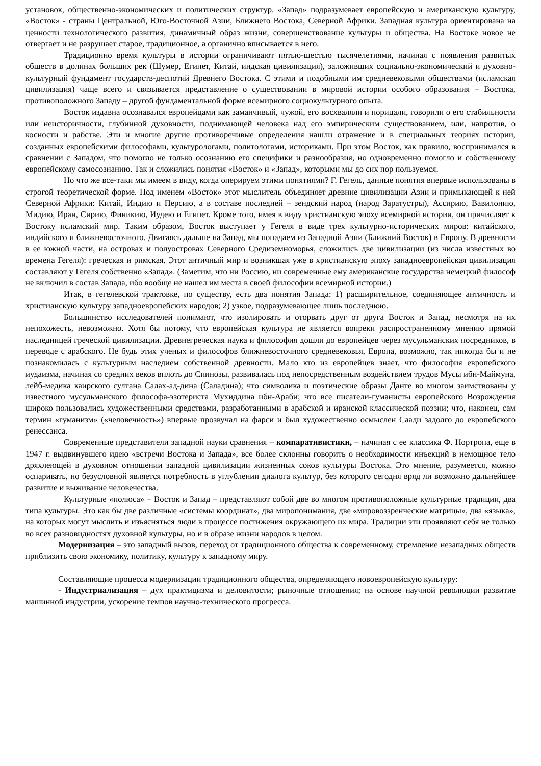установок, общественно-экономических и политических структур. «Запад» подразумевает европейскую и американскую культуру, «Восток» - страны Центральной, Юго-Восточной Азии, Ближнего Востока, Северной Африки. Западная культура ориентирована на ценности технологического развития, динамичный образ жизни, совершенствование культуры и общества. На Востоке новое не отвергает и не разрушает старое, традиционное, а органично вписывается в него.
Традиционно время культуры в истории ограничивают пятью-шестью тысячелетиями, начиная с появления развитых обществ в долинах больших рек (Шумер, Египет, Китай, индская цивилизация), заложивших социально-экономический и духовно-культурный фундамент государств-деспотий Древнего Востока. С этими и подобными им средневековыми обществами (исламская цивилизация) чаще всего и связывается представление о существовании в мировой истории особого образования – Востока, противоположного Западу – другой фундаментальной форме всемирного социокультурного опыта.
Восток издавна осознавался европейцами как заманчивый, чужой, его восхваляли и порицали, говорили о его стабильности или неисторичности, глубинной духовности, поднимающей человека над его эмпирическим существованием, или, напротив, о косности и рабстве. Эти и многие другие противоречивые определения нашли отражение и в специальных теориях истории, созданных европейскими философами, культурологами, политологами, историками. При этом Восток, как правило, воспринимался в сравнении с Западом, что помогло не только осознанию его специфики и разнообразия, но одновременно помогло и собственному европейскому самосознанию. Так и сложились понятия «Восток» и «Запад», которыми мы до сих пор пользуемся.
Но что же все-таки мы имеем в виду, когда оперируем этими понятиями? Г. Гегель, данные понятия впервые использованы в строгой теоретической форме. Под именем «Восток» этот мыслитель объединяет древние цивилизации Азии и примыкающей к ней Северной Африки: Китай, Индию и Персию, а в составе последней – зендский народ (народ Заратустры), Ассирию, Вавилонию, Мидию, Иран, Сирию, Финикию, Иудею и Египет. Кроме того, имея в виду христианскую эпоху всемирной истории, он причисляет к Востоку исламский мир. Таким образом, Восток выступает у Гегеля в виде трех культурно-исторических миров: китайского, индийского и ближневосточного. Двигаясь дальше на Запад, мы попадаем из Западной Азии (Ближний Восток) в Европу. В древности в ее южной части, на островах и полуостровах Северного Средиземноморья, сложились две цивилизации (из числа известных во времена Гегеля): греческая и римская. Этот античный мир и возникшая уже в христианскую эпоху западноевропейская цивилизация составляют у Гегеля собственно «Запад». (Заметим, что ни Россию, ни современные ему американские государства немецкий философ не включил в состав Запада, ибо вообще не нашел им места в своей философии всемирной истории.)
Итак, в гегелевской трактовке, по существу, есть два понятия Запада: 1) расширительное, соединяющее античность и христианскую культуру западноевропейских народов; 2) узкое, подразумевающее лишь последнюю.
Большинство исследователей понимают, что изолировать и оторвать друг от друга Восток и Запад, несмотря на их непохожесть, невозможно. Хотя бы потому, что европейская культура не является вопреки распространенному мнению прямой наследницей греческой цивилизации. Древнегреческая наука и философия дошли до европейцев через мусульманских посредников, в переводе с арабского. Не будь этих ученых и философов ближневосточного средневековья, Европа, возможно, так никогда бы и не познакомилась с культурным наследием собственной древности. Мало кто из европейцев знает, что философия европейского иудаизма, начиная со средних веков вплоть до Спинозы, развивалась под непосредственным воздействием трудов Мусы ибн-Маймуна, лейб-медика каирского султана Салах-ад-дина (Саладина); что символика и поэтические образы Данте во многом заимствованы у известного мусульманского философа-эзотериста Мухиддина ибн-Араби; что все писатели-гуманисты европейского Возрождения широко пользовались художественными средствами, разработанными в арабской и иранской классической поэзии; что, наконец, сам термин «гуманизм» («человечность») впервые прозвучал на фарси и был художественно осмыслен Саади задолго до европейского ренессанса.
Современные представители западной науки сравнения – компаративистики, – начиная с ее классика Ф. Нортропа, еще в 1947 г. выдвинувшего идею «встречи Востока и Запада», все более склонны говорить о необходимости инъекций в немощное тело дряхлеющей в духовном отношении западной цивилизации жизненных соков культуры Востока. Это мнение, разумеется, можно оспаривать, но безусловной является потребность в углублении диалога культур, без которого сегодня вряд ли возможно дальнейшее развитие и выживание человечества.
Культурные «полюса» – Восток и Запад – представляют собой две во многом противоположные культурные традиции, два типа культуры. Это как бы две различные «системы координат», два миропонимания, две «мировоззренческие матрицы», два «языка», на которых могут мыслить и изъясняться люди в процессе постижения окружающего их мира. Традиции эти проявляют себя не только во всех разновидностях духовной культуры, но и в образе жизни народов в целом.
Модернизация – это западный вызов, переход от традиционного общества к современному, стремление незападных обществ приблизить свою экономику, политику, культуру к западному миру.
Составляющие процесса модернизации традиционного общества, определяющего новоевропейскую культуру:
- Индустриализация – дух практицизма и деловитости; рыночные отношения; на основе научной революции развитие машинной индустрии, ускорение темпов научно-технического прогресса.